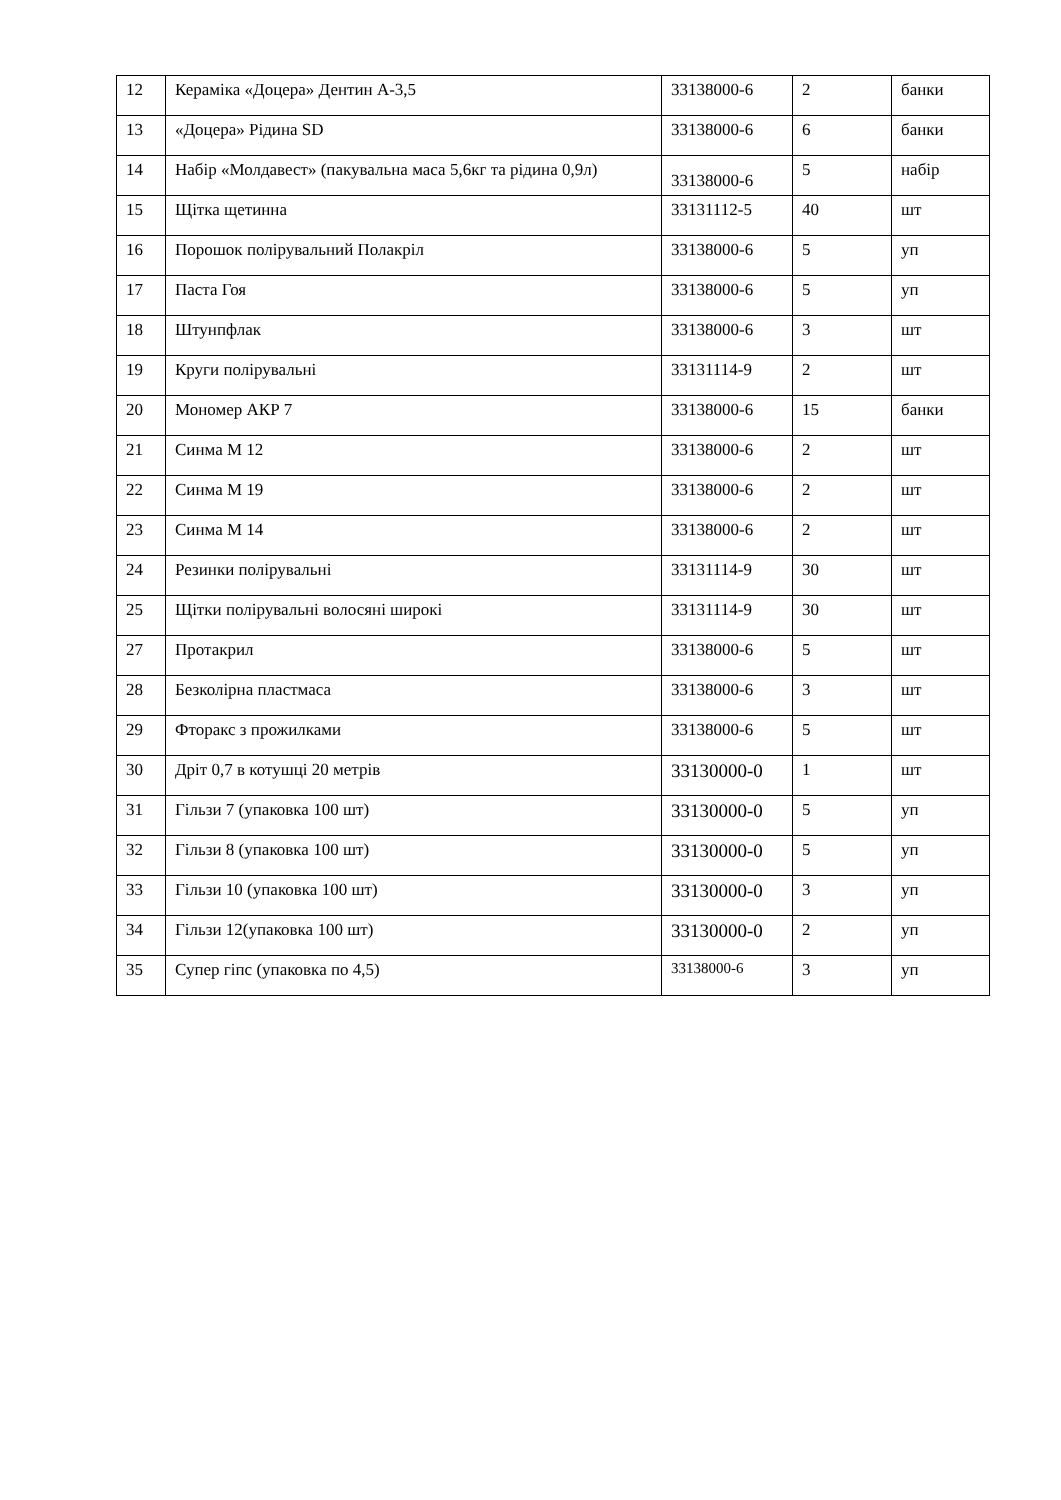| 12 | Кераміка «Доцера» Дентин А-3,5 | 33138000-6 | 2 | банки |
| 13 | «Доцера» Рідина SD | 33138000-6 | 6 | банки |
| 14 | Набір «Молдавест» (пакувальна маса 5,6кг та рідина 0,9л) | 33138000-6 | 5 | набір |
| 15 | Щітка щетинна | 33131112-5 | 40 | шт |
| 16 | Порошок полірувальний Полакріл | 33138000-6 | 5 | уп |
| 17 | Паста Гоя | 33138000-6 | 5 | уп |
| 18 | Штунпфлак | 33138000-6 | 3 | шт |
| 19 | Круги полірувальні | 33131114-9 | 2 | шт |
| 20 | Мономер АКР 7 | 33138000-6 | 15 | банки |
| 21 | Синма М 12 | 33138000-6 | 2 | шт |
| 22 | Синма М 19 | 33138000-6 | 2 | шт |
| 23 | Синма М 14 | 33138000-6 | 2 | шт |
| 24 | Резинки полірувальні | 33131114-9 | 30 | шт |
| 25 | Щітки полірувальні волосяні широкі | 33131114-9 | 30 | шт |
| 27 | Протакрил | 33138000-6 | 5 | шт |
| 28 | Безколірна пластмаса | 33138000-6 | 3 | шт |
| 29 | Фторакс з прожилками | 33138000-6 | 5 | шт |
| 30 | Дріт 0,7 в котушці 20 метрів | 33130000-0 | 1 | шт |
| 31 | Гільзи 7 (упаковка 100 шт) | 33130000-0 | 5 | уп |
| 32 | Гільзи 8 (упаковка 100 шт) | 33130000-0 | 5 | уп |
| 33 | Гільзи 10 (упаковка 100 шт) | 33130000-0 | 3 | уп |
| 34 | Гільзи 12(упаковка 100 шт) | 33130000-0 | 2 | уп |
| 35 | Супер гіпс (упаковка по 4,5) | 33138000-6 | 3 | уп |